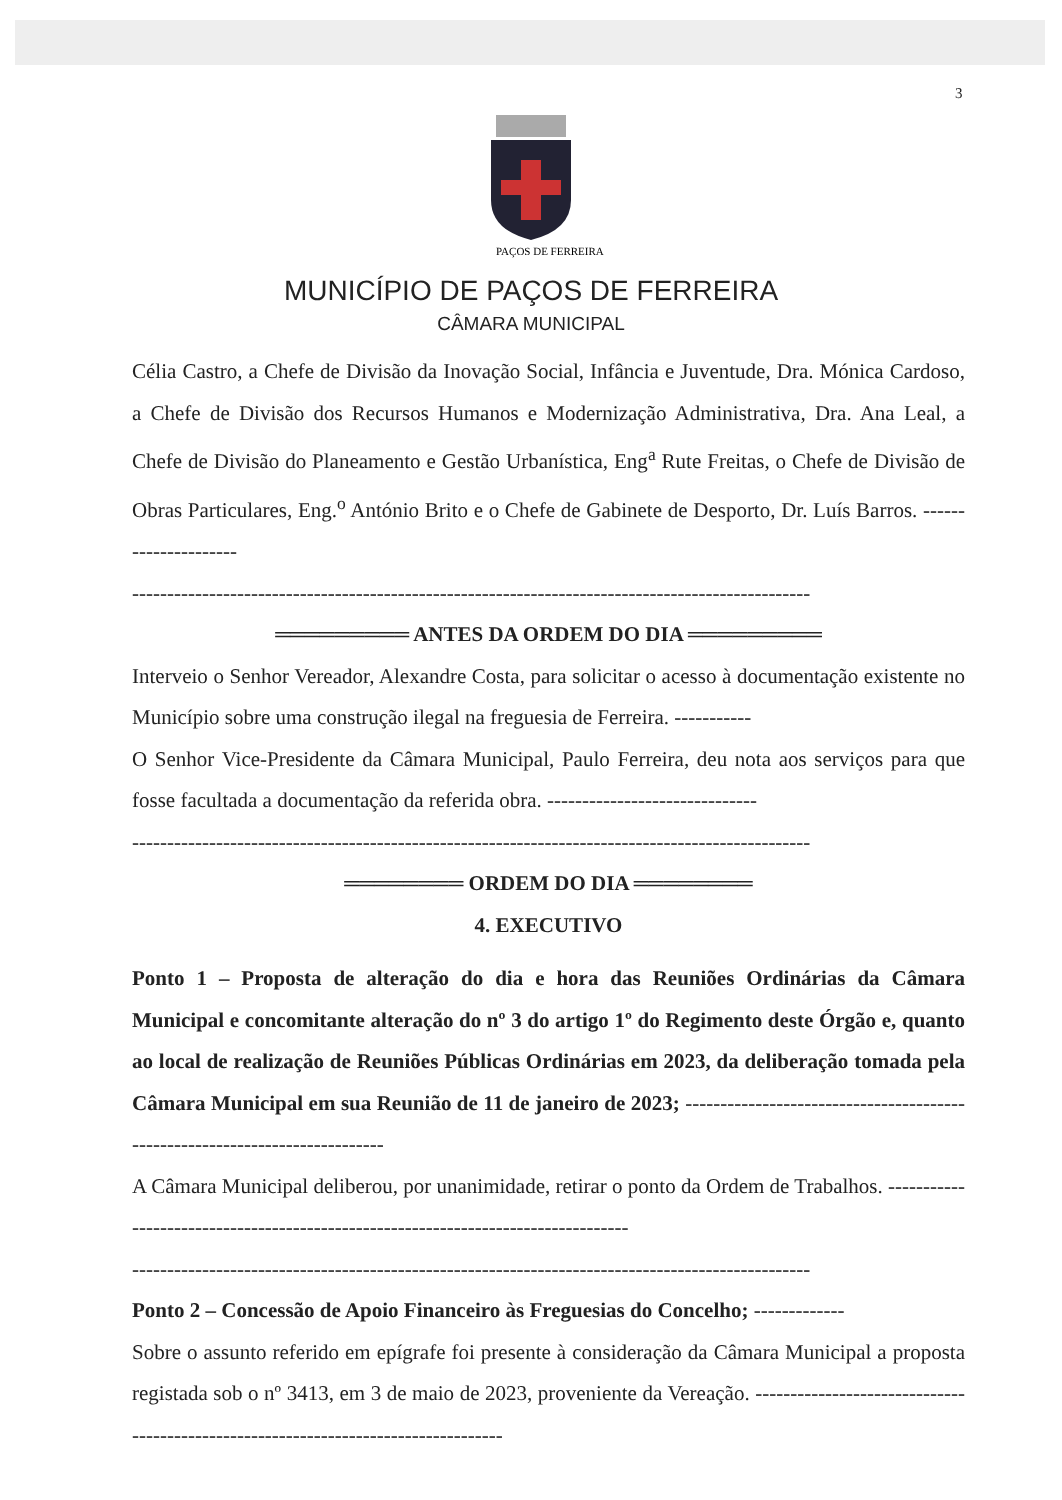3
PAÇOS DE FERREIRA
MUNICÍPIO DE PAÇOS DE FERREIRA
CÂMARA MUNICIPAL
Célia Castro, a Chefe de Divisão da Inovação Social, Infância e Juventude, Dra. Mónica Cardoso, a Chefe de Divisão dos Recursos Humanos e Modernização Administrativa, Dra. Ana Leal, a Chefe de Divisão do Planeamento e Gestão Urbanística, Eng<sup>a</sup> Rute Freitas, o Chefe de Divisão de Obras Particulares, Eng.<sup>o</sup> António Brito e o Chefe de Gabinete de Desporto, Dr. Luís Barros. ---------------------
-------------------------------------------------------------------------------------------------
═════════ ANTES DA ORDEM DO DIA ═════════
Interveio o Senhor Vereador, Alexandre Costa, para solicitar o acesso à documentação existente no Município sobre uma construção ilegal na freguesia de Ferreira. -----------
O Senhor Vice-Presidente da Câmara Municipal, Paulo Ferreira, deu nota aos serviços para que fosse facultada a documentação da referida obra. ------------------------------
-------------------------------------------------------------------------------------------------
════════ ORDEM DO DIA ════════
4. EXECUTIVO
Ponto 1 – Proposta de alteração do dia e hora das Reuniões Ordinárias da Câmara Municipal e concomitante alteração do nº 3 do artigo 1º do Regimento deste Órgão e, quanto ao local de realização de Reuniões Públicas Ordinárias em 2023, da deliberação tomada pela Câmara Municipal em sua Reunião de 11 de janeiro de 2023; ----------------------------------------------------------------------------
A Câmara Municipal deliberou, por unanimidade, retirar o ponto da Ordem de Trabalhos. ----------------------------------------------------------------------------------
-------------------------------------------------------------------------------------------------
Ponto 2 – Concessão de Apoio Financeiro às Freguesias do Concelho; -------------
Sobre o assunto referido em epígrafe foi presente à consideração da Câmara Municipal a proposta registada sob o nº 3413, em 3 de maio de 2023, proveniente da Vereação. -----------------------------------------------------------------------------------